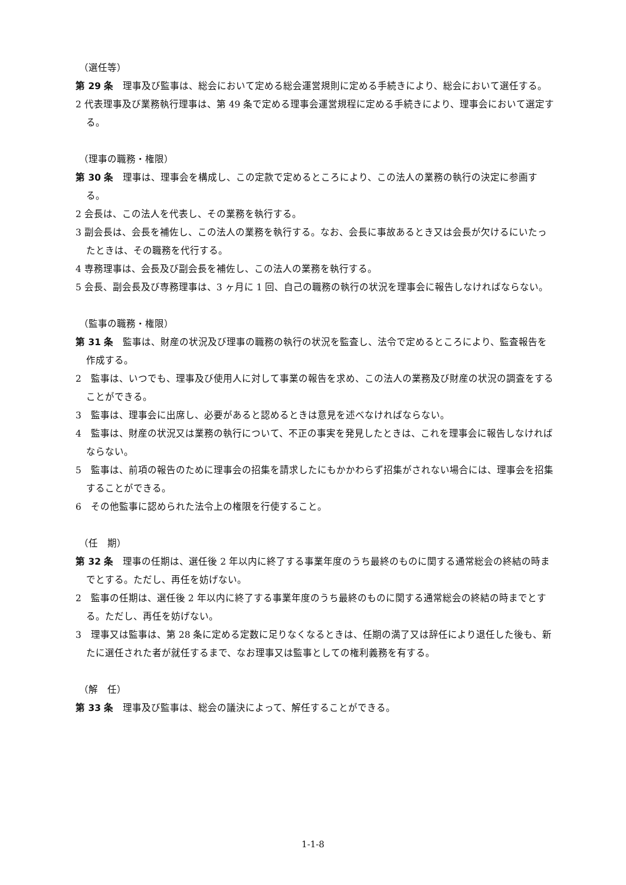（選任等）
第 29 条　理事及び監事は、総会において定める総会運営規則に定める手続きにより、総会において選任する。
2 代表理事及び業務執行理事は、第 49 条で定める理事会運営規程に定める手続きにより、理事会において選定する。
（理事の職務・権限）
第 30 条　理事は、理事会を構成し、この定款で定めるところにより、この法人の業務の執行の決定に参画する。
2 会長は、この法人を代表し、その業務を執行する。
3 副会長は、会長を補佐し、この法人の業務を執行する。なお、会長に事故あるとき又は会長が欠けるにいたったときは、その職務を代行する。
4 専務理事は、会長及び副会長を補佐し、この法人の業務を執行する。
5 会長、副会長及び専務理事は、3 ヶ月に 1 回、自己の職務の執行の状況を理事会に報告しなければならない。
（監事の職務・権限）
第 31 条　監事は、財産の状況及び理事の職務の執行の状況を監査し、法令で定めるところにより、監査報告を作成する。
2　監事は、いつでも、理事及び使用人に対して事業の報告を求め、この法人の業務及び財産の状況の調査をすることができる。
3　監事は、理事会に出席し、必要があると認めるときは意見を述べなければならない。
4　監事は、財産の状況又は業務の執行について、不正の事実を発見したときは、これを理事会に報告しなければならない。
5　監事は、前項の報告のために理事会の招集を請求したにもかかわらず招集がされない場合には、理事会を招集することができる。
6　その他監事に認められた法令上の権限を行使すること。
（任　期）
第 32 条　理事の任期は、選任後 2 年以内に終了する事業年度のうち最終のものに関する通常総会の終結の時までとする。ただし、再任を妨げない。
2　監事の任期は、選任後 2 年以内に終了する事業年度のうち最終のものに関する通常総会の終結の時までとする。ただし、再任を妨げない。
3　理事又は監事は、第 28 条に定める定数に足りなくなるときは、任期の満了又は辞任により退任した後も、新たに選任された者が就任するまで、なお理事又は監事としての権利義務を有する。
（解　任）
第 33 条　理事及び監事は、総会の議決によって、解任することができる。
1-1-8